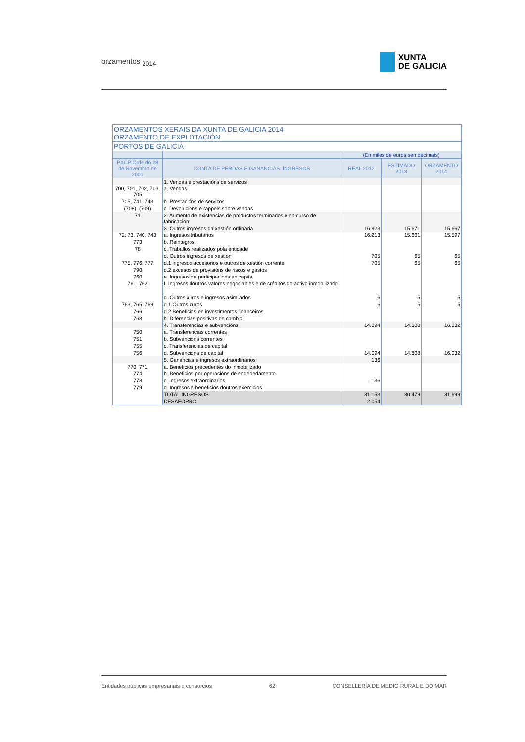orzamentos <sub>2014</sub>
XUNTA
DE GALICIA
| ORZAMENTOS XERAIS DA XUNTA DE GALICIA 2014 ORZAMENTO DE EXPLOTACIÓN | | | | |
| --- | --- | --- | --- | --- |
| PORTOS DE GALICIA | | | | |
| | | (En miles de euros sen decimais) | | |
| PXCP Orde do 28 de Novembro de 2001 | CONTA DE PERDAS E GANANCIAS. INGRESOS | REAL 2012 | ESTIMADO 2013 | ORZAMENTO 2014 |
| | 1. Vendas e prestacións de servizos | | | |
| 700, 701, 702, 703, 705 | a. Vendas | | | |
| 705, 741, 743 | b. Prestacións de servizos | | | |
| (708), (709) | c. Devolucións e rappels sobre vendas | | | |
| 71 | 2. Aumento de existencias de productos terminados e en curso de fabricación | | | |
| | 3. Outros ingresos da xestión ordinaria | 16.923 | 15.671 | 15.667 |
| 72, 73, 740, 743 | a. Ingresos tributarios | 16.213 | 15.601 | 15.597 |
| 773 | b. Reintegros | | | |
| 78 | c. Traballos realizados pola entidade | | | |
| | d. Outros ingresos de xestión | 705 | 65 | 65 |
| 775, 776, 777 | d.1 ingresos accesorios e outros de xestión corrente | 705 | 65 | 65 |
| 790 | d.2 excesos de provisións de riscos e gastos | | | |
| 760 | e. Ingresos de participacións en capital | | | |
| 761, 762 | f. Ingresos doutros valores negociables e de créditos do activo inmobilizado | | | |
| | g. Outros xuros e ingresos asimilados | 6 | 5 | 5 |
| 763, 765, 769 | g.1 Outros xuros | 6 | 5 | 5 |
| 766 | g.2 Beneficios en investimentos financeiros | | | |
| 768 | h. Diferencias positivas de cambio | | | |
| | 4. Transferencias e subvencións | 14.094 | 14.808 | 16.032 |
| 750 | a. Transferencias correntes | | | |
| 751 | b. Subvencións correntes | | | |
| 755 | c. Transferencias de capital | | | |
| 756 | d. Subvencións de capital | 14.094 | 14.808 | 16.032 |
| | 5. Ganancias e ingresos extraordinarios | 136 | | |
| 770, 771 | a. Beneficios precedentes do inmobilizado | | | |
| 774 | b. Beneficios por operacións de endebedamento | | | |
| 778 | c. Ingresos extraordinarios | 136 | | |
| 779 | d. Ingresos e beneficios doutros exercicios | | | |
| | TOTAL INGRESOS | 31.153 | 30.479 | 31.699 |
| | DESAFORRO | 2.054 | | |
Entidades públicas empresariais e consorcios 62 CONSELLERÍA DE MEDIO RURAL E DO MAR